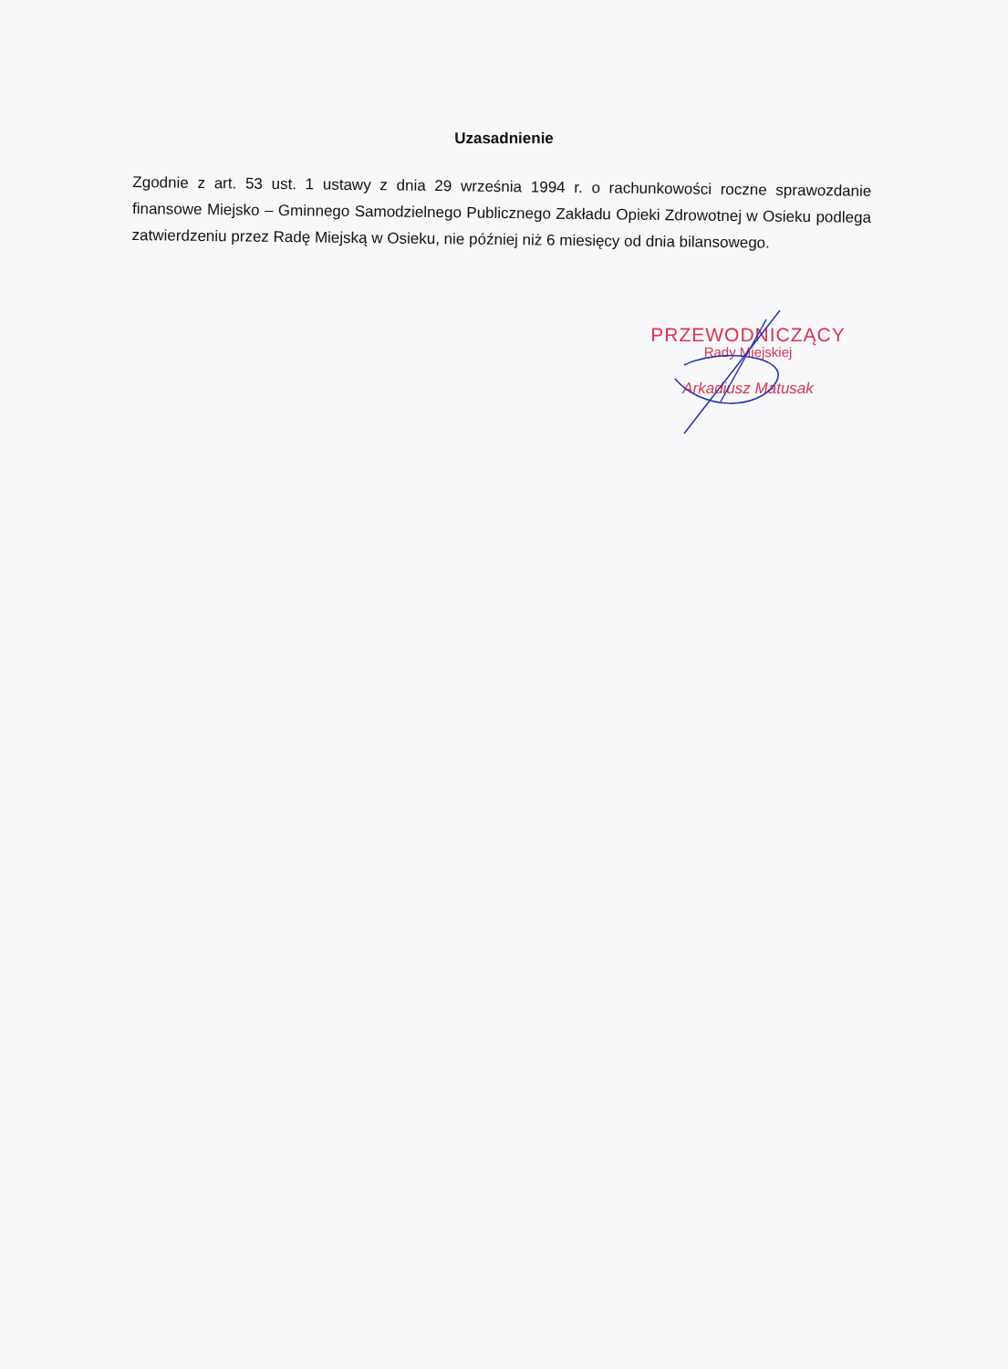Uzasadnienie
Zgodnie z art. 53 ust. 1 ustawy z dnia 29 września 1994 r. o rachunkowości roczne sprawozdanie finansowe Miejsko – Gminnego Samodzielnego Publicznego Zakładu Opieki Zdrowotnej w Osieku podlega zatwierdzeniu przez Radę Miejską w Osieku, nie później niż 6 miesięcy od dnia bilansowego.
PRZEWODNICZĄCY
Rady Miejskiej
Arkadiusz Matusak